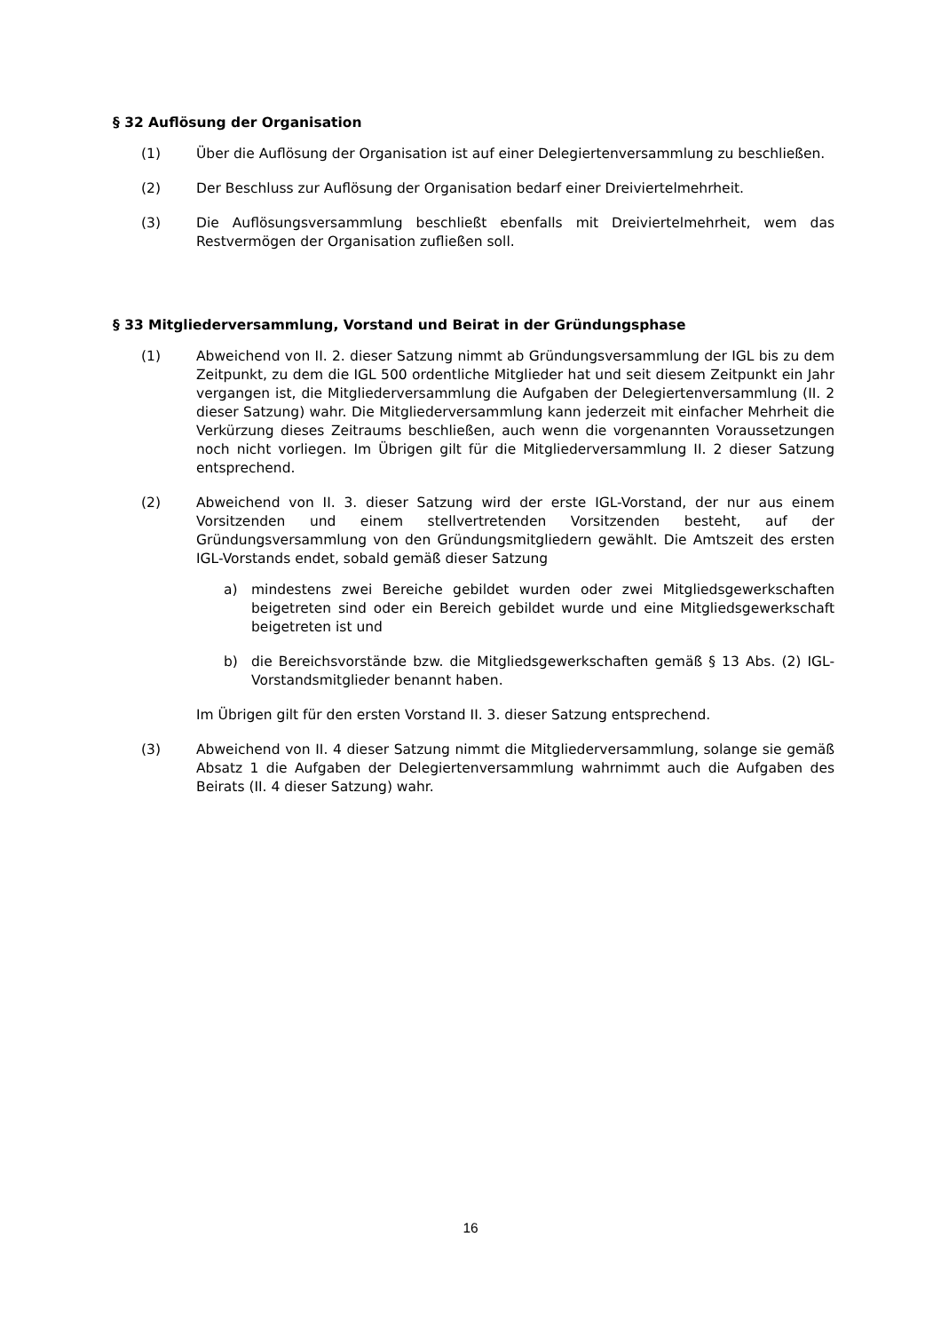§ 32 Auflösung der Organisation
(1) Über die Auflösung der Organisation ist auf einer Delegiertenversammlung zu beschließen.
(2) Der Beschluss zur Auflösung der Organisation bedarf einer Dreiviertelmehrheit.
(3) Die Auflösungsversammlung beschließt ebenfalls mit Dreiviertelmehrheit, wem das Restvermögen der Organisation zufließen soll.
§ 33 Mitgliederversammlung, Vorstand und Beirat in der Gründungsphase
(1) Abweichend von II. 2. dieser Satzung nimmt ab Gründungsversammlung der IGL bis zu dem Zeitpunkt, zu dem die IGL 500 ordentliche Mitglieder hat und seit diesem Zeitpunkt ein Jahr vergangen ist, die Mitgliederversammlung die Aufgaben der Delegiertenversammlung (II. 2 dieser Satzung) wahr. Die Mitgliederversammlung kann jederzeit mit einfacher Mehrheit die Verkürzung dieses Zeitraums beschließen, auch wenn die vorgenannten Voraussetzungen noch nicht vorliegen. Im Übrigen gilt für die Mitgliederversammlung II. 2 dieser Satzung entsprechend.
(2) Abweichend von II. 3. dieser Satzung wird der erste IGL-Vorstand, der nur aus einem Vorsitzenden und einem stellvertretenden Vorsitzenden besteht, auf der Gründungsversammlung von den Gründungsmitgliedern gewählt. Die Amtszeit des ersten IGL-Vorstands endet, sobald gemäß dieser Satzung
a) mindestens zwei Bereiche gebildet wurden oder zwei Mitgliedsgewerkschaften beigetreten sind oder ein Bereich gebildet wurde und eine Mitgliedsgewerkschaft beigetreten ist und
b) die Bereichsvorstände bzw. die Mitgliedsgewerkschaften gemäß § 13 Abs. (2) IGL-Vorstandsmitglieder benannt haben.
Im Übrigen gilt für den ersten Vorstand II. 3. dieser Satzung entsprechend.
(3) Abweichend von II. 4 dieser Satzung nimmt die Mitgliederversammlung, solange sie gemäß Absatz 1 die Aufgaben der Delegiertenversammlung wahrnimmt auch die Aufgaben des Beirats (II. 4 dieser Satzung) wahr.
16